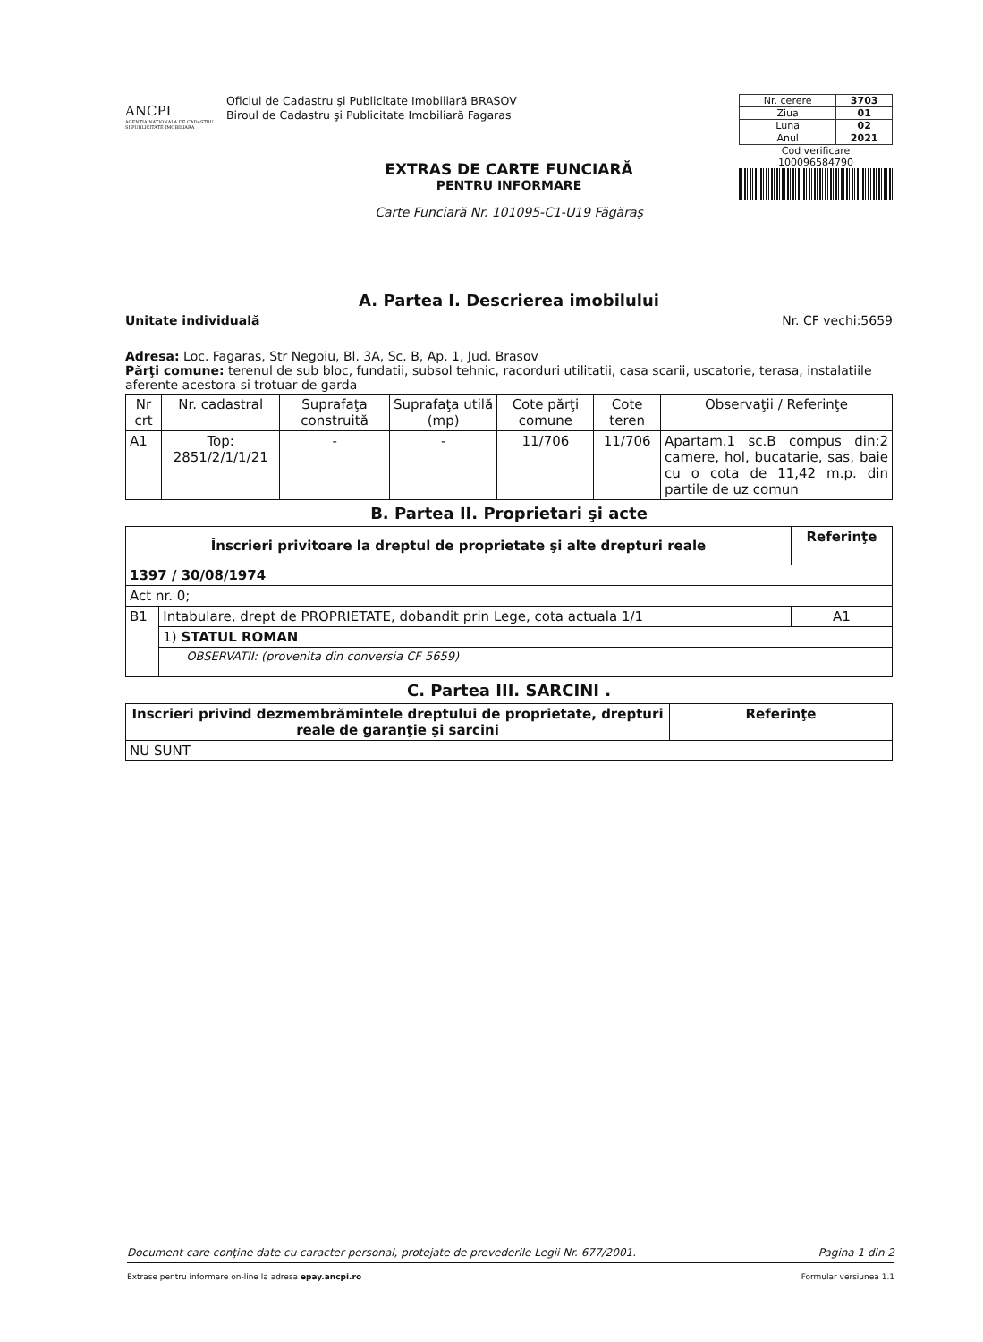ANCPI
AGENTIA NATIONALA DE CADASTRU SI PUBLICITATE IMOBILIARA
Oficiul de Cadastru şi Publicitate Imobiliară BRASOV
Biroul de Cadastru şi Publicitate Imobiliară Fagaras
| Nr. cerere | 3703 |
| Ziua | 01 |
| Luna | 02 |
| Anul | 2021 |
Cod verificare
100096584790
EXTRAS DE CARTE FUNCIARĂ
PENTRU INFORMARE
Carte Funciară Nr. 101095-C1-U19 Făgăraş
A. Partea I. Descrierea imobilului
Unitate individuală Nr. CF vechi:5659
Adresa: Loc. Fagaras, Str Negoiu, Bl. 3A, Sc. B, Ap. 1, Jud. Brasov
Părţi comune: terenul de sub bloc, fundatii, subsol tehnic, racorduri utilitatii, casa scarii, uscatorie, terasa, instalatiile aferente acestora si trotuar de garda
| Nr crt | Nr. cadastral | Suprafaţa construită | Suprafaţa utilă (mp) | Cote părţi comune | Cote teren | Observaţii / Referinţe |
| --- | --- | --- | --- | --- | --- | --- |
| A1 | Top: 2851/2/1/1/21 | - | - | 11/706 | 11/706 | Apartam.1 sc.B compus din:2 camere, hol, bucatarie, sas, baie cu o cota de 11,42 m.p. din partile de uz comun |
B. Partea II. Proprietari şi acte
| Înscrieri privitoare la dreptul de proprietate şi alte drepturi reale | | Referinţe |
| --- | --- | --- |
| 1397 / 30/08/1974 | | |
| Act nr. 0; | | |
| B1 | Intabulare, drept de PROPRIETATE, dobandit prin Lege, cota actuala 1/1 | A1 |
| | 1) STATUL ROMAN | |
| | OBSERVATII: (provenita din conversia CF 5659) | |
C. Partea III. SARCINI .
| Inscrieri privind dezmembrămintele dreptului de proprietate, drepturi reale de garanţie şi sarcini | Referinţe |
| --- | --- |
| NU SUNT | |
Document care conţine date cu caracter personal, protejate de prevederile Legii Nr. 677/2001. Pagina 1 din 2
Extrase pentru informare on-line la adresa epay.ancpi.ro Formular versiunea 1.1